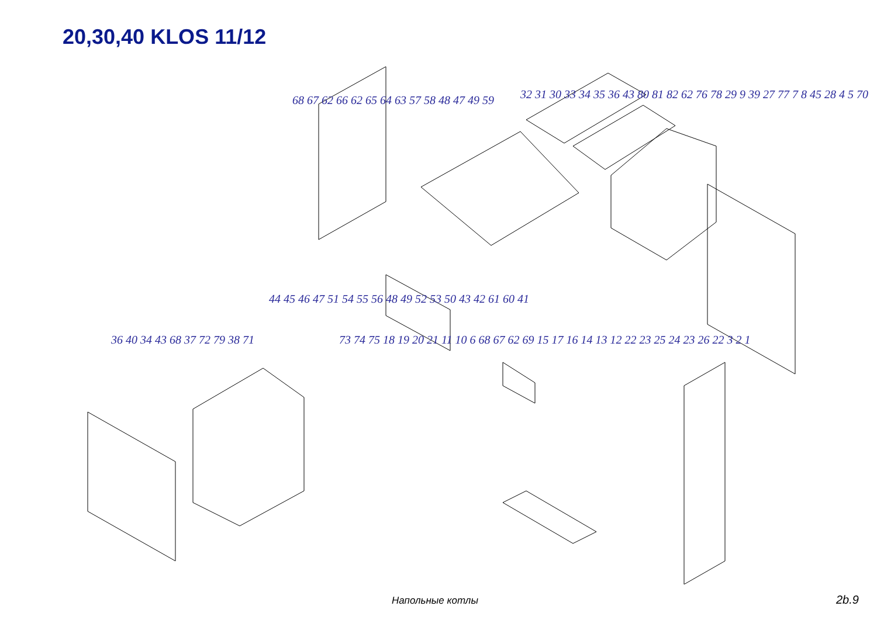20,30,40 KLOS 11/12
68 67 62 66 62 65 64 63 57 58 48 47 49 59
32 31 30 33 34 35 36 43 80 81 82 62 76 78 29 9 39 27 77 7 8 45 28 4 5 70
44 45 46 47 51 54 55 56 48 49 52 53 50 43 42 61 60 41
36 40 34 43 68 37 72 79 38 71
73 74 75 18 19 20 21 11 10 6 68 67 62 69 15 17 16 14 13 12 22 23 25 24 23 26 22 3 2 1
Напольные котлы 2b.9